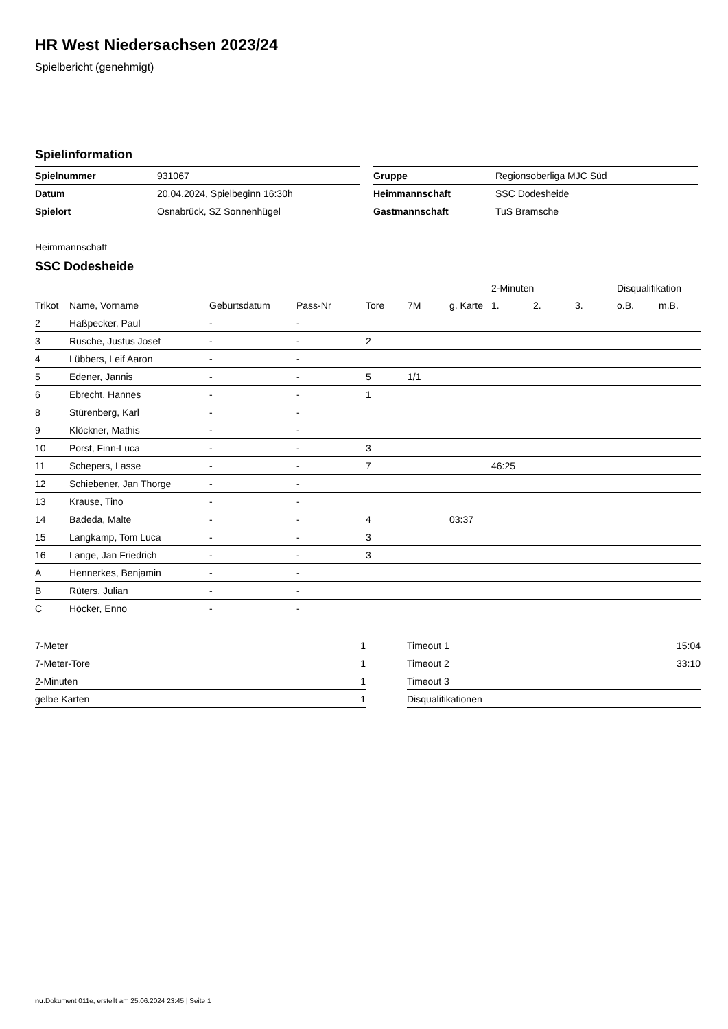HR West Niedersachsen 2023/24
Spielbericht (genehmigt)
Spielinformation
| Spielnummer | 931067 |
| Datum | 20.04.2024, Spielbeginn 16:30h |
| Spielort | Osnabrück, SZ Sonnenhügel |
| Gruppe | Regionsoberliga MJC Süd |
| Heimmannschaft | SSC Dodesheide |
| Gastmannschaft | TuS Bramsche |
Heimmannschaft
SSC Dodesheide
| | | | | | | | 2-Minuten | | | Disqualifikation | |
| --- | --- | --- | --- | --- | --- | --- | --- | --- | --- | --- | --- |
| Trikot | Name, Vorname | Geburtsdatum | Pass-Nr | Tore | 7M | g. Karte | 1. | 2. | 3. | o.B. | m.B. |
| 2 | Haßpecker, Paul | - | - | | | | | | | | |
| 3 | Rusche, Justus Josef | - | - | 2 | | | | | | | |
| 4 | Lübbers, Leif Aaron | - | - | | | | | | | | |
| 5 | Edener, Jannis | - | - | 5 | 1/1 | | | | | | |
| 6 | Ebrecht, Hannes | - | - | 1 | | | | | | | |
| 8 | Stürenberg, Karl | - | - | | | | | | | | |
| 9 | Klöckner, Mathis | - | - | | | | | | | | |
| 10 | Porst, Finn-Luca | - | - | 3 | | | | | | | |
| 11 | Schepers, Lasse | - | - | 7 | | | 46:25 | | | | |
| 12 | Schiebener, Jan Thorge | - | - | | | | | | | | |
| 13 | Krause, Tino | - | - | | | | | | | | |
| 14 | Badeda, Malte | - | - | 4 | | 03:37 | | | | | |
| 15 | Langkamp, Tom Luca | - | - | 3 | | | | | | | |
| 16 | Lange, Jan Friedrich | - | - | 3 | | | | | | | |
| A | Hennerkes, Benjamin | - | - | | | | | | | | |
| B | Rüters, Julian | - | - | | | | | | | | |
| C | Höcker, Enno | - | - | | | | | | | | |
| 7-Meter | 1 |
| 7-Meter-Tore | 1 |
| 2-Minuten | 1 |
| gelbe Karten | 1 |
| Timeout 1 | 15:04 |
| Timeout 2 | 33:10 |
| Timeout 3 | |
| Disqualifikationen | |
nu.Dokument 011e, erstellt am 25.06.2024 23:45 | Seite 1